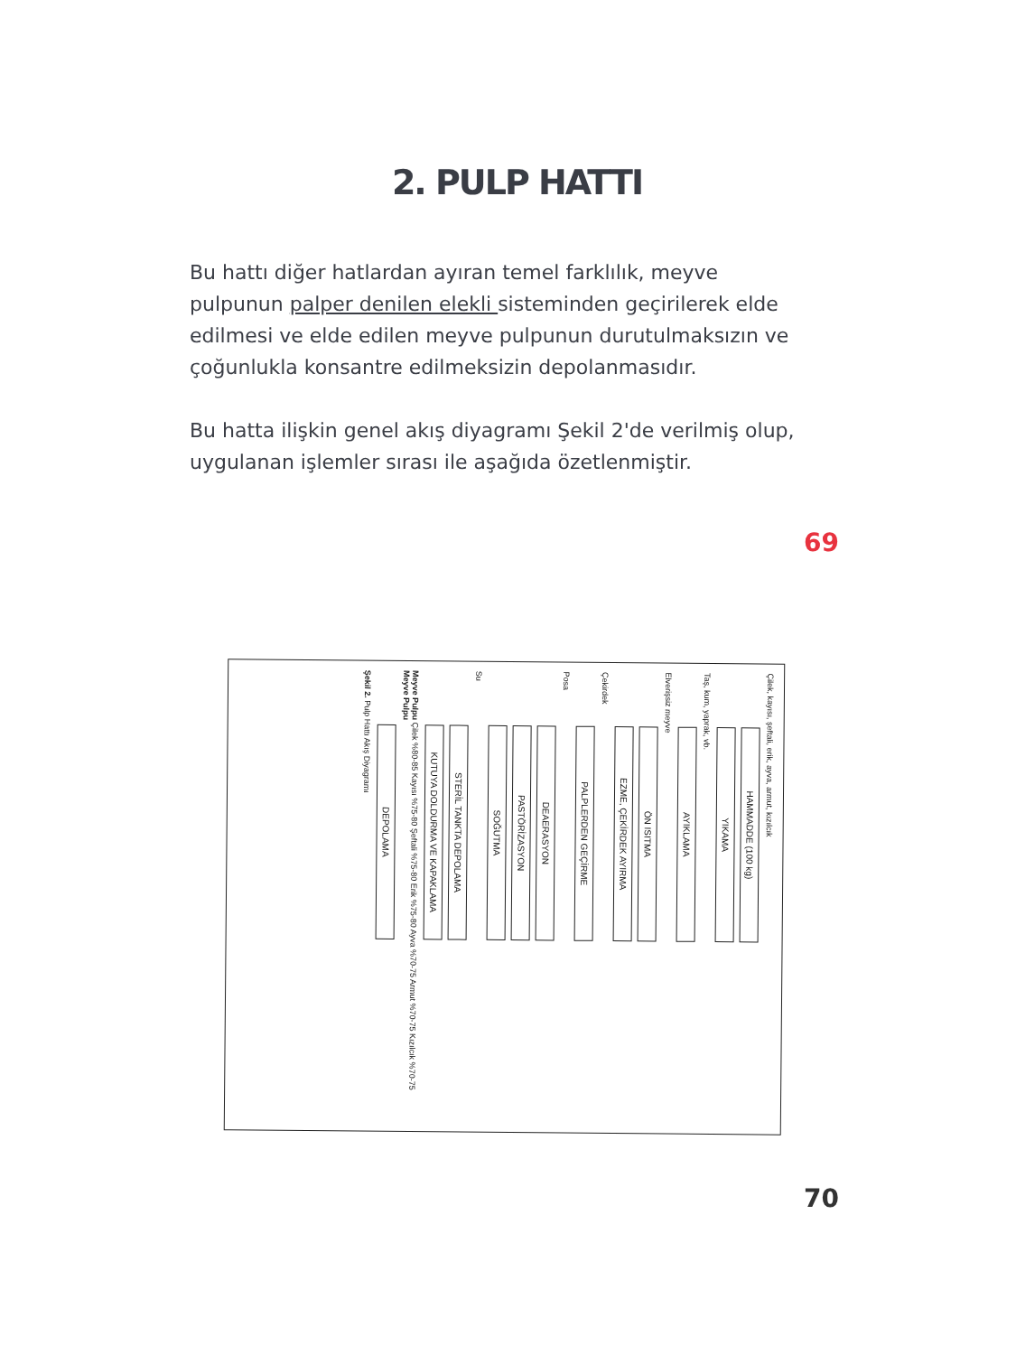2. PULP HATTI
Bu hattı diğer hatlardan ayıran temel farklılık, meyve pulpunun palper denilen elekli sisteminden geçirilerek elde edilmesi ve elde edilen meyve pulpunun durutulmaksızın ve çoğunlukla konsantre edilmeksizin depolanmasıdır.
Bu hatta ilişkin genel akış diyagramı Şekil 2'de verilmiş olup, uygulanan işlemler sırası ile aşağıda özetlenmiştir.
69
Çilek, kayısı, şeftali, erik, ayva, armut, kızılcık
HAMMADDE (100 kg)
YIKAMA
Taş, kum, yaprak, vb.
AYIKLAMA
Elverişsiz meyve
ÖN ISITMA
EZME, ÇEKİRDEK AYIRMA
Çekirdek
PALPLERDEN GEÇİRME
Posa
DEAERASYON
PASTÖRİZASYON
SOĞUTMA
Su
STERİL TANKTA DEPOLAMA
KUTUYA DOLDURMA VE KAPAKLAMA
Meyve Pulpu Çilek %80-85 Kayısı %75-80 Şeftali %75-80 Erik %75-80 Ayva %70-75 Armut %70-75 Kızılcık %70-75
Meyve Pulpu
DEPOLAMA
Şekil 2. Pulp Hattı Akış Diyagramı
70